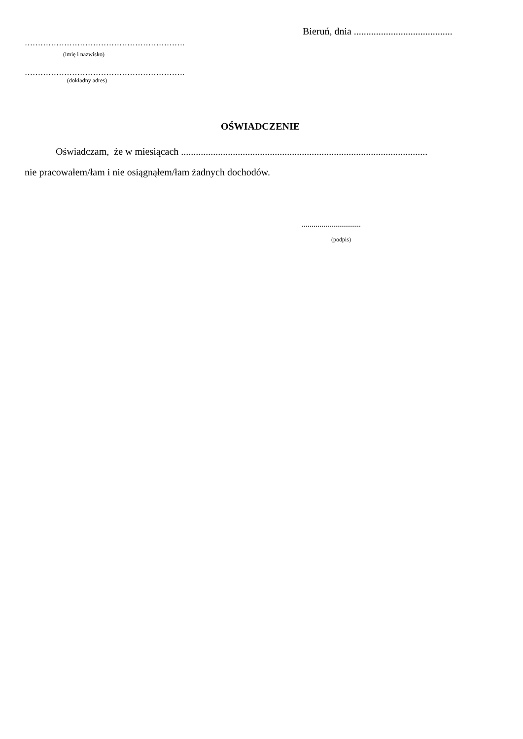Bieruń, dnia ........................................
…………………………………………………….
(imię i nazwisko)
…………………………………………………….
(dokładny adres)
OŚWIADCZENIE
Oświadczam, że w miesiącach ....................................................................................................
nie pracowałem/łam i nie osiągnąłem/łam żadnych dochodów.
..............................
(podpis)